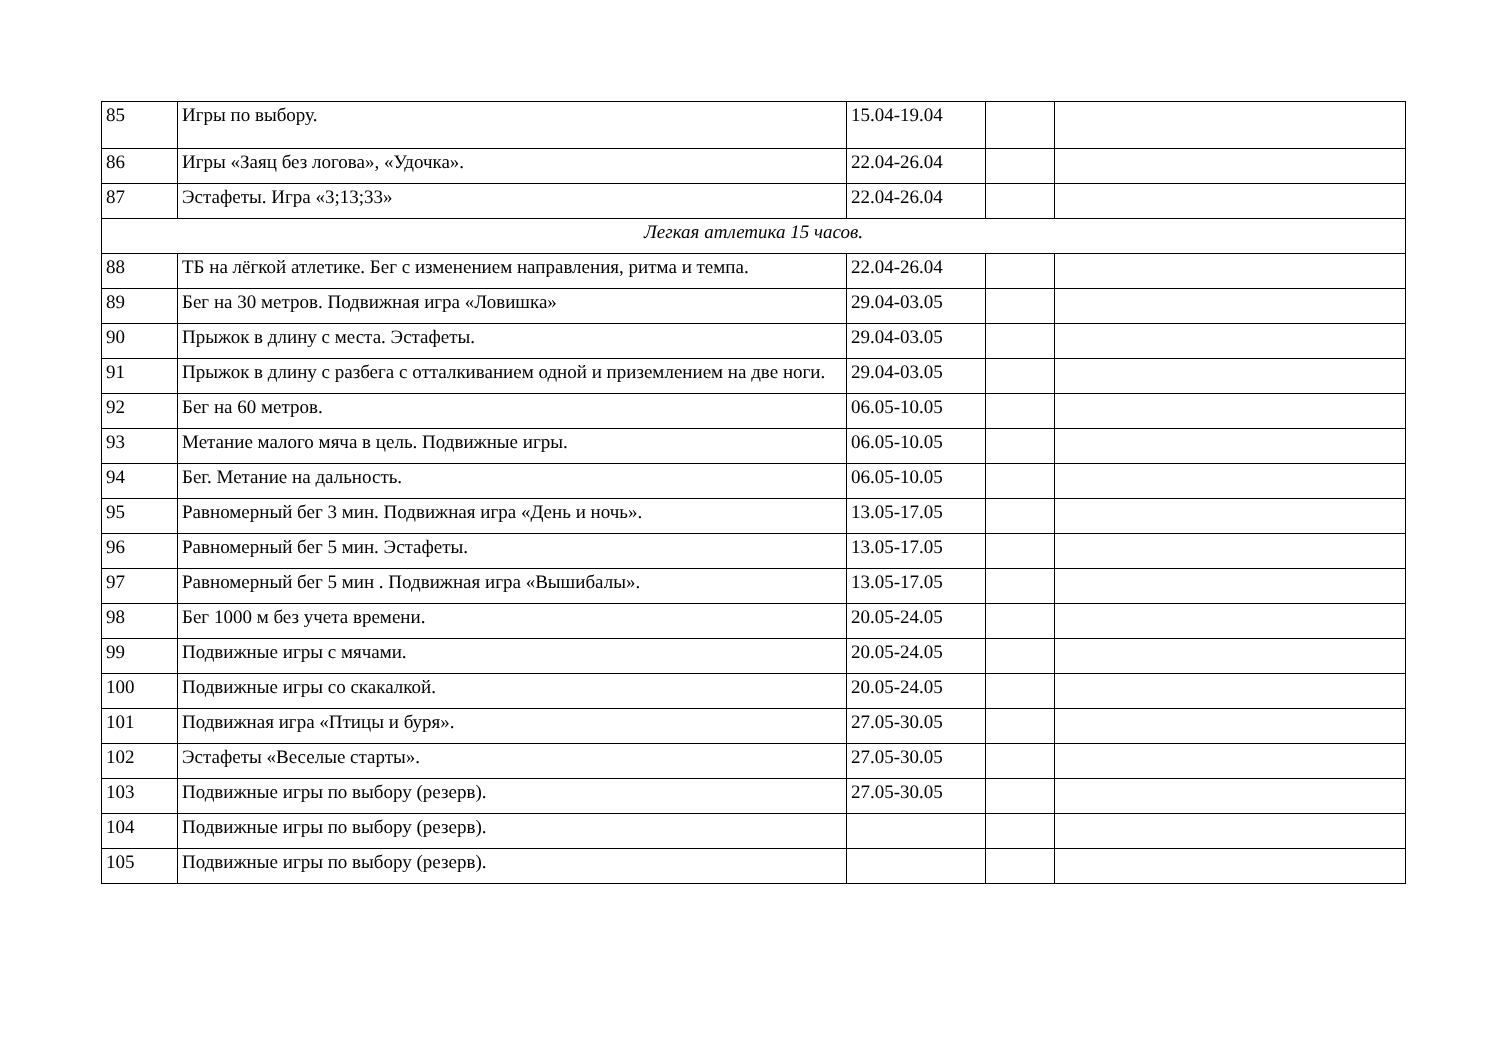| 85 | Игры по выбору. | 15.04-19.04 | | |
| 86 | Игры «Заяц без логова», «Удочка». | 22.04-26.04 | | |
| 87 | Эстафеты. Игра «3;13;33» | 22.04-26.04 | | |
| Легкая атлетика 15 часов. | | | | |
| 88 | ТБ на лёгкой атлетике. Бег с изменением направления, ритма и темпа. | 22.04-26.04 | | |
| 89 | Бег на 30 метров. Подвижная игра «Ловишка» | 29.04-03.05 | | |
| 90 | Прыжок в длину с места. Эстафеты. | 29.04-03.05 | | |
| 91 | Прыжок в длину с разбега с отталкиванием одной и приземлением на две ноги. | 29.04-03.05 | | |
| 92 | Бег на 60 метров. | 06.05-10.05 | | |
| 93 | Метание малого мяча в цель. Подвижные игры. | 06.05-10.05 | | |
| 94 | Бег. Метание на дальность. | 06.05-10.05 | | |
| 95 | Равномерный бег 3 мин. Подвижная игра «День и ночь». | 13.05-17.05 | | |
| 96 | Равномерный бег 5 мин. Эстафеты. | 13.05-17.05 | | |
| 97 | Равномерный бег 5 мин . Подвижная игра «Вышибалы». | 13.05-17.05 | | |
| 98 | Бег 1000 м без учета времени. | 20.05-24.05 | | |
| 99 | Подвижные игры с мячами. | 20.05-24.05 | | |
| 100 | Подвижные игры со скакалкой. | 20.05-24.05 | | |
| 101 | Подвижная игра «Птицы и буря». | 27.05-30.05 | | |
| 102 | Эстафеты «Веселые старты». | 27.05-30.05 | | |
| 103 | Подвижные игры по выбору (резерв). | 27.05-30.05 | | |
| 104 | Подвижные игры по выбору (резерв). | | | |
| 105 | Подвижные игры по выбору (резерв). | | | |